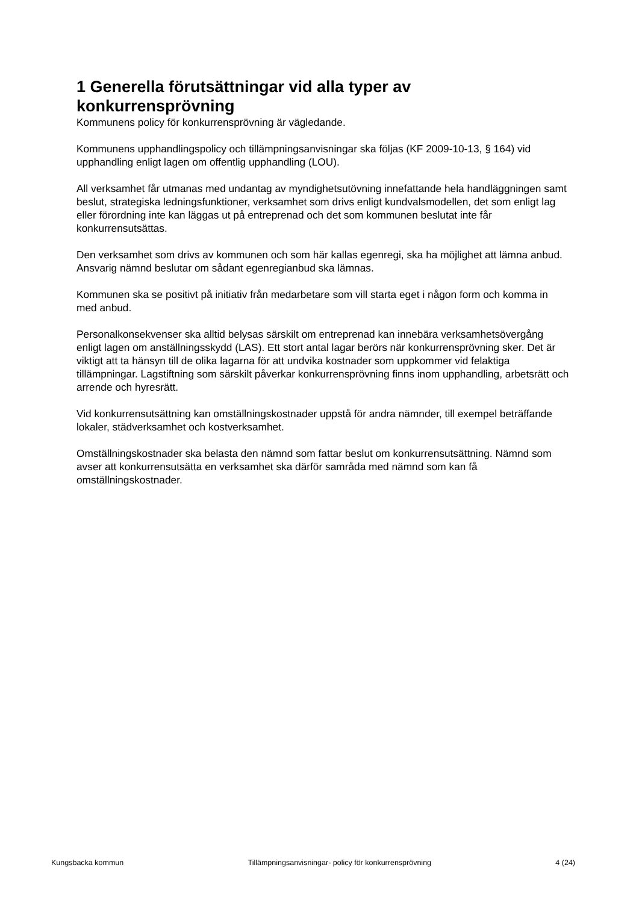1 Generella förutsättningar vid alla typer av konkurrensprövning
Kommunens policy för konkurrensprövning är vägledande.
Kommunens upphandlingspolicy och tillämpningsanvisningar ska följas (KF 2009-10-13, § 164) vid upphandling enligt lagen om offentlig upphandling (LOU).
All verksamhet får utmanas med undantag av myndighetsutövning innefattande hela handläggningen samt beslut, strategiska ledningsfunktioner, verksamhet som drivs enligt kundvalsmodellen, det som enligt lag eller förordning inte kan läggas ut på entreprenad och det som kommunen beslutat inte får konkurrensutsättas.
Den verksamhet som drivs av kommunen och som här kallas egenregi, ska ha möjlighet att lämna anbud. Ansvarig nämnd beslutar om sådant egenregianbud ska lämnas.
Kommunen ska se positivt på initiativ från medarbetare som vill starta eget i någon form och komma in med anbud.
Personalkonsekvenser ska alltid belysas särskilt om entreprenad kan innebära verksamhetsövergång enligt lagen om anställningsskydd (LAS). Ett stort antal lagar berörs när konkurrensprövning sker. Det är viktigt att ta hänsyn till de olika lagarna för att undvika kostnader som uppkommer vid felaktiga tillämpningar. Lagstiftning som särskilt påverkar konkurrensprövning finns inom upphandling, arbetsrätt och arrende och hyresrätt.
Vid konkurrensutsättning kan omställningskostnader uppstå för andra nämnder, till exempel beträffande lokaler, städverksamhet och kostverksamhet.
Omställningskostnader ska belasta den nämnd som fattar beslut om konkurrensutsättning. Nämnd som avser att konkurrensutsätta en verksamhet ska därför samråda med nämnd som kan få omställningskostnader.
Kungsbacka kommun Tillämpningsanvisningar- policy för konkurrensprövning 4 (24)